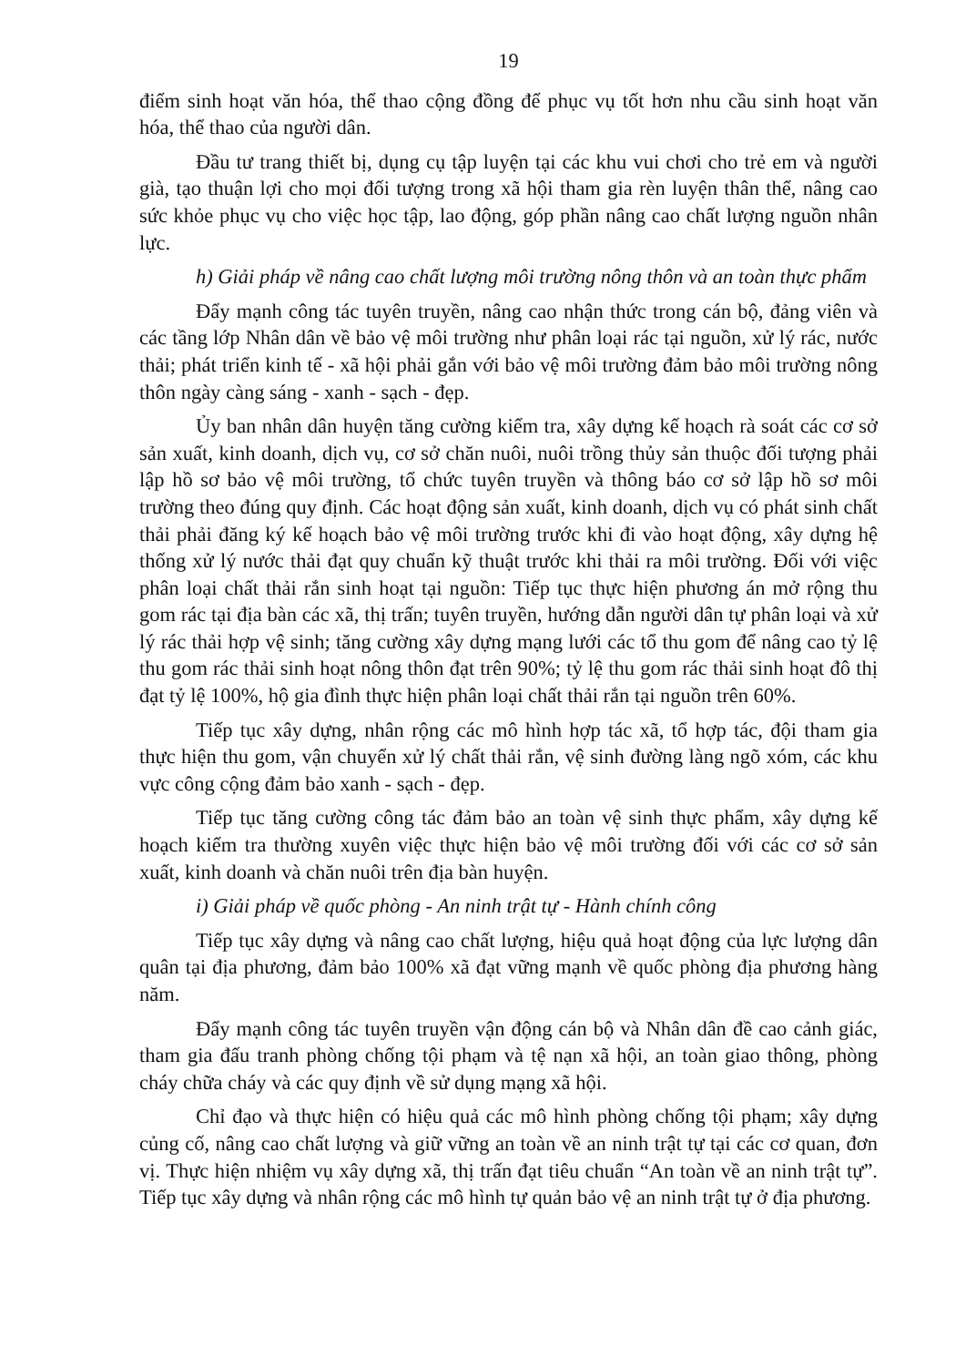19
điểm sinh hoạt văn hóa, thể thao cộng đồng để phục vụ tốt hơn nhu cầu sinh hoạt văn hóa, thể thao của người dân.
Đầu tư trang thiết bị, dụng cụ tập luyện tại các khu vui chơi cho trẻ em và người già, tạo thuận lợi cho mọi đối tượng trong xã hội tham gia rèn luyện thân thể, nâng cao sức khỏe phục vụ cho việc học tập, lao động, góp phần nâng cao chất lượng nguồn nhân lực.
h) Giải pháp về nâng cao chất lượng môi trường nông thôn và an toàn thực phẩm
Đẩy mạnh công tác tuyên truyền, nâng cao nhận thức trong cán bộ, đảng viên và các tầng lớp Nhân dân về bảo vệ môi trường như phân loại rác tại nguồn, xử lý rác, nước thải; phát triển kinh tế - xã hội phải gắn với bảo vệ môi trường đảm bảo môi trường nông thôn ngày càng sáng - xanh - sạch - đẹp.
Ủy ban nhân dân huyện tăng cường kiểm tra, xây dựng kế hoạch rà soát các cơ sở sản xuất, kinh doanh, dịch vụ, cơ sở chăn nuôi, nuôi trồng thủy sản thuộc đối tượng phải lập hồ sơ bảo vệ môi trường, tổ chức tuyên truyền và thông báo cơ sở lập hồ sơ môi trường theo đúng quy định. Các hoạt động sản xuất, kinh doanh, dịch vụ có phát sinh chất thải phải đăng ký kế hoạch bảo vệ môi trường trước khi đi vào hoạt động, xây dựng hệ thống xử lý nước thải đạt quy chuẩn kỹ thuật trước khi thải ra môi trường. Đối với việc phân loại chất thải rắn sinh hoạt tại nguồn: Tiếp tục thực hiện phương án mở rộng thu gom rác tại địa bàn các xã, thị trấn; tuyên truyền, hướng dẫn người dân tự phân loại và xử lý rác thải hợp vệ sinh; tăng cường xây dựng mạng lưới các tổ thu gom để nâng cao tỷ lệ thu gom rác thải sinh hoạt nông thôn đạt trên 90%; tỷ lệ thu gom rác thải sinh hoạt đô thị đạt tỷ lệ 100%, hộ gia đình thực hiện phân loại chất thải rắn tại nguồn trên 60%.
Tiếp tục xây dựng, nhân rộng các mô hình hợp tác xã, tổ hợp tác, đội tham gia thực hiện thu gom, vận chuyển xử lý chất thải rắn, vệ sinh đường làng ngõ xóm, các khu vực công cộng đảm bảo xanh - sạch - đẹp.
Tiếp tục tăng cường công tác đảm bảo an toàn vệ sinh thực phẩm, xây dựng kế hoạch kiểm tra thường xuyên việc thực hiện bảo vệ môi trường đối với các cơ sở sản xuất, kinh doanh và chăn nuôi trên địa bàn huyện.
i) Giải pháp về quốc phòng - An ninh trật tự - Hành chính công
Tiếp tục xây dựng và nâng cao chất lượng, hiệu quả hoạt động của lực lượng dân quân tại địa phương, đảm bảo 100% xã đạt vững mạnh về quốc phòng địa phương hàng năm.
Đẩy mạnh công tác tuyên truyền vận động cán bộ và Nhân dân đề cao cảnh giác, tham gia đấu tranh phòng chống tội phạm và tệ nạn xã hội, an toàn giao thông, phòng cháy chữa cháy và các quy định về sử dụng mạng xã hội.
Chỉ đạo và thực hiện có hiệu quả các mô hình phòng chống tội phạm; xây dựng củng cố, nâng cao chất lượng và giữ vững an toàn về an ninh trật tự tại các cơ quan, đơn vị. Thực hiện nhiệm vụ xây dựng xã, thị trấn đạt tiêu chuẩn “An toàn về an ninh trật tự”. Tiếp tục xây dựng và nhân rộng các mô hình tự quản bảo vệ an ninh trật tự ở địa phương.